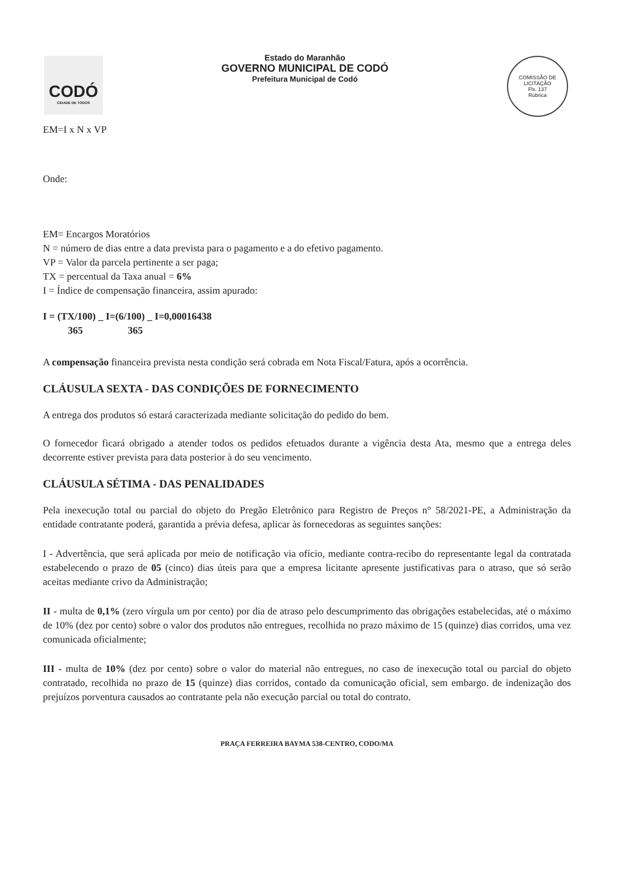CODÓ
CIDADE DE TODOS
Estado do Maranhão
GOVERNO MUNICIPAL DE CODÓ
Prefeitura Municipal de Codó
COMISSÃO DE LICITAÇÃO
Fls. 137
Rubrica
EM=I x N x VP
Onde:
EM= Encargos Moratórios
N = número de dias entre a data prevista para o pagamento e a do efetivo pagamento.
VP = Valor da parcela pertinente a ser paga;
TX = percentual da Taxa anual = 6%
I = Índice de compensação financeira, assim apurado:
I = (TX/100) _ I=(6/100) _ I=0,00016438
365 365
A compensação financeira prevista nesta condição será cobrada em Nota Fiscal/Fatura, após a ocorrência.
CLÁUSULA SEXTA - DAS CONDIÇÕES DE FORNECIMENTO
A entrega dos produtos só estará caracterizada mediante solicitação do pedido do bem.
O fornecedor ficará obrigado a atender todos os pedidos efetuados durante a vigência desta Ata, mesmo que a entrega deles decorrente estiver prevista para data posterior à do seu vencimento.
CLÁUSULA SÉTIMA - DAS PENALIDADES
Pela inexecução total ou parcial do objeto do Pregão Eletrônico para Registro de Preços n° 58/2021-PE, a Administração da entidade contratante poderá, garantida a prévia defesa, aplicar às fornecedoras as seguintes sanções:
I - Advertência, que será aplicada por meio de notificação via ofício, mediante contra-recibo do representante legal da contratada estabelecendo o prazo de 05 (cinco) dias úteis para que a empresa licitante apresente justificativas para o atraso, que só serão aceitas mediante crivo da Administração;
II - multa de 0,1% (zero vírgula um por cento) por dia de atraso pelo descumprimento das obrigações estabelecidas, até o máximo de 10% (dez por cento) sobre o valor dos produtos não entregues, recolhida no prazo máximo de 15 (quinze) dias corridos, uma vez comunicada oficialmente;
III - multa de 10% (dez por cento) sobre o valor do material não entregues, no caso de inexecução total ou parcial do objeto contratado, recolhida no prazo de 15 (quinze) dias corridos, contado da comunicação oficial, sem embargo. de indenização dos prejuízos porventura causados ao contratante pela não execução parcial ou total do contrato.
PRAÇA FERREIRA BAYMA 538-CENTRO, CODO/MA